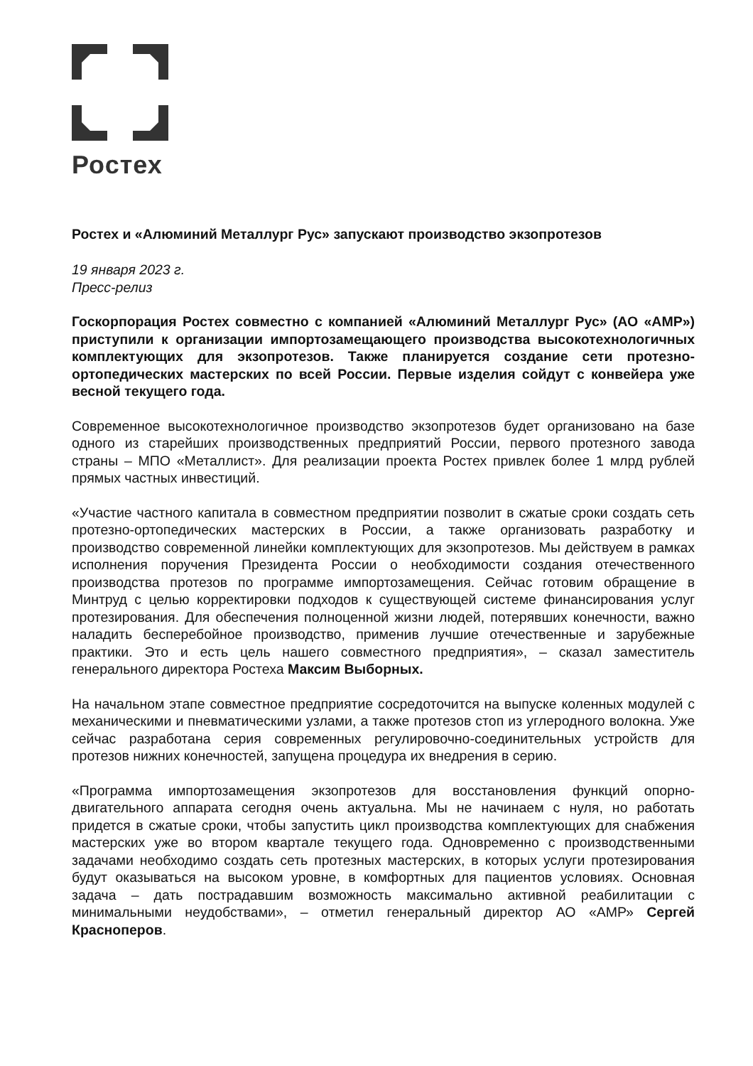Ростех
Ростех и «Алюминий Металлург Рус» запускают производство экзопротезов
19 января 2023 г.
Пресс-релиз
Госкорпорация Ростех совместно с компанией «Алюминий Металлург Рус» (АО «АМР») приступили к организации импортозамещающего производства высокотехнологичных комплектующих для экзопротезов. Также планируется создание сети протезно-ортопедических мастерских по всей России. Первые изделия сойдут с конвейера уже весной текущего года.
Современное высокотехнологичное производство экзопротезов будет организовано на базе одного из старейших производственных предприятий России, первого протезного завода страны – МПО «Металлист». Для реализации проекта Ростех привлек более 1 млрд рублей прямых частных инвестиций.
«Участие частного капитала в совместном предприятии позволит в сжатые сроки создать сеть протезно-ортопедических мастерских в России, а также организовать разработку и производство современной линейки комплектующих для экзопротезов. Мы действуем в рамках исполнения поручения Президента России о необходимости создания отечественного производства протезов по программе импортозамещения. Сейчас готовим обращение в Минтруд с целью корректировки подходов к существующей системе финансирования услуг протезирования. Для обеспечения полноценной жизни людей, потерявших конечности, важно наладить бесперебойное производство, применив лучшие отечественные и зарубежные практики. Это и есть цель нашего совместного предприятия», – сказал заместитель генерального директора Ростеха Максим Выборных.
На начальном этапе совместное предприятие сосредоточится на выпуске коленных модулей с механическими и пневматическими узлами, а также протезов стоп из углеродного волокна. Уже сейчас разработана серия современных регулировочно-соединительных устройств для протезов нижних конечностей, запущена процедура их внедрения в серию.
«Программа импортозамещения экзопротезов для восстановления функций опорно-двигательного аппарата сегодня очень актуальна. Мы не начинаем с нуля, но работать придется в сжатые сроки, чтобы запустить цикл производства комплектующих для снабжения мастерских уже во втором квартале текущего года. Одновременно с производственными задачами необходимо создать сеть протезных мастерских, в которых услуги протезирования будут оказываться на высоком уровне, в комфортных для пациентов условиях. Основная задача – дать пострадавшим возможность максимально активной реабилитации с минимальными неудобствами», – отметил генеральный директор АО «АМР» Сергей Красноперов.